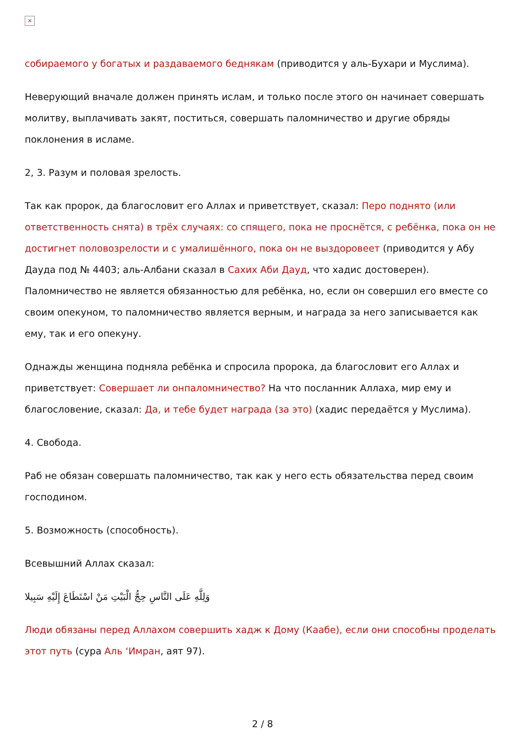×
собираемого у богатых и раздаваемого беднякам (приводится у аль-Бухари и Муслима).
Неверующий вначале должен принять ислам, и только после этого он начинает совершать молитву, выплачивать закят, поститься, совершать паломничество и другие обряды поклонения в исламе.
2, 3. Разум и половая зрелость.
Так как пророк, да благословит его Аллах и приветствует, сказал: Перо поднято (или ответственность снята) в трёх случаях: со спящего, пока не проснётся, с ребёнка, пока он не достигнет половозрелости и с умалишённого, пока он не выздоровеет (приводится у Абу Дауда под № 4403; аль-Албани сказал в Сахих Аби Дауд, что хадис достоверен). Паломничество не является обязанностью для ребёнка, но, если он совершил его вместе со своим опекуном, то паломничество является верным, и награда за него записывается как ему, так и его опекуну.
Однажды женщина подняла ребёнка и спросила пророка, да благословит его Аллах и приветствует: Совершает ли онпаломничество? На что посланник Аллаха, мир ему и благословение, сказал: Да, и тебе будет награда (за это) (хадис передаётся у Муслима).
4. Свобода.
Раб не обязан совершать паломничество, так как у него есть обязательства перед своим господином.
5. Возможность (способность).
Всевышний Аллах сказал:
وَلِلَّهِ عَلَى النَّاسِ حِجُّ الْبَيْتِ مَنْ اسْتَطَاعَ إِلَيْهِ سَبِيلا
Люди обязаны перед Аллахом совершить хадж к Дому (Каабе), если они способны проделать этот путь (сура Аль ‘Имран, аят 97).
2 / 8